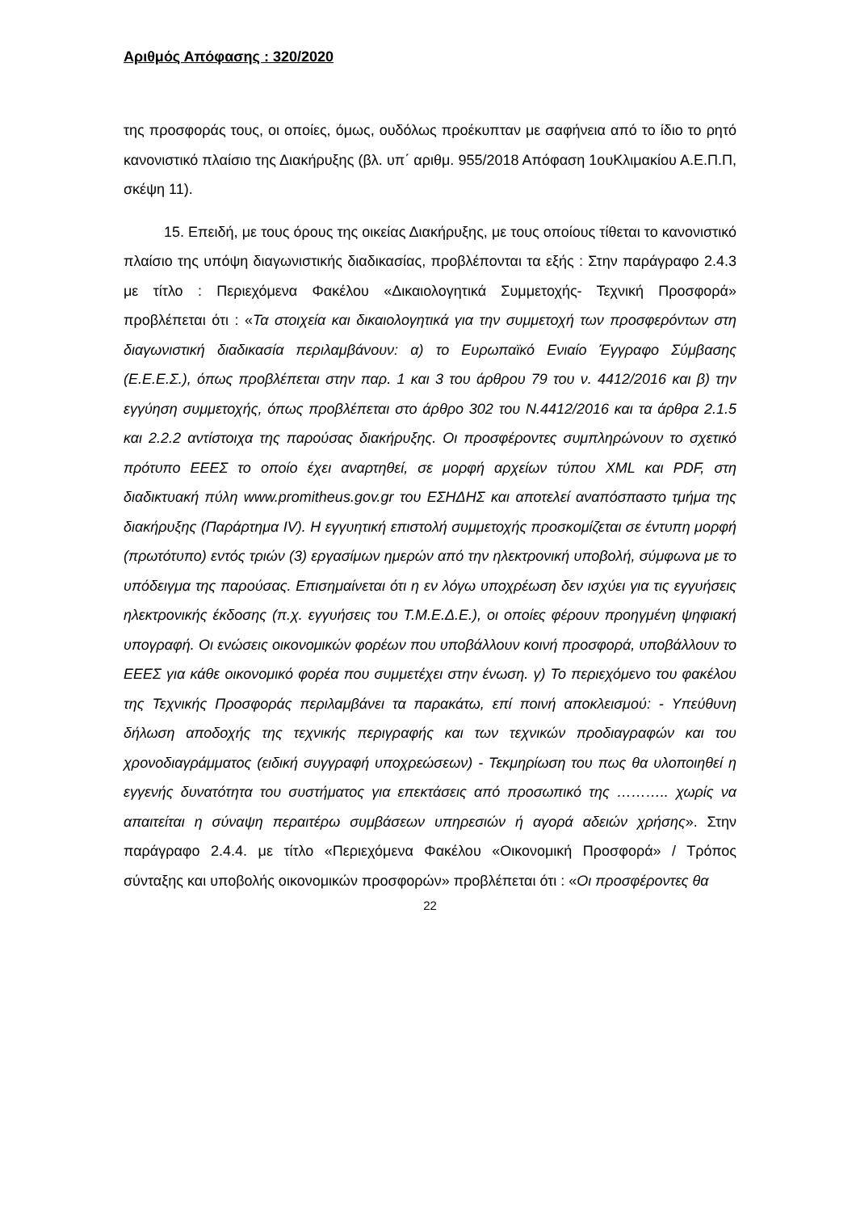Αριθμός Απόφασης : 320/2020
της προσφοράς τους, οι οποίες, όμως, ουδόλως προέκυπταν με σαφήνεια από το ίδιο το ρητό κανονιστικό πλαίσιο της Διακήρυξης (βλ. υπ΄ αριθμ. 955/2018 Απόφαση 1ουΚλιμακίου Α.Ε.Π.Π, σκέψη 11).
15. Επειδή, με τους όρους της οικείας Διακήρυξης, με τους οποίους τίθεται το κανονιστικό πλαίσιο της υπόψη διαγωνιστικής διαδικασίας, προβλέπονται τα εξής : Στην παράγραφο 2.4.3 με τίτλο : Περιεχόμενα Φακέλου «Δικαιολογητικά Συμμετοχής- Τεχνική Προσφορά» προβλέπεται ότι : «Τα στοιχεία και δικαιολογητικά για την συμμετοχή των προσφερόντων στη διαγωνιστική διαδικασία περιλαμβάνουν: α) το Ευρωπαϊκό Ενιαίο Έγγραφο Σύμβασης (Ε.Ε.Ε.Σ.), όπως προβλέπεται στην παρ. 1 και 3 του άρθρου 79 του ν. 4412/2016 και β) την εγγύηση συμμετοχής, όπως προβλέπεται στο άρθρο 302 του Ν.4412/2016 και τα άρθρα 2.1.5 και 2.2.2 αντίστοιχα της παρούσας διακήρυξης. Οι προσφέροντες συμπληρώνουν το σχετικό πρότυπο ΕΕΕΣ το οποίο έχει αναρτηθεί, σε μορφή αρχείων τύπου XML και PDF, στη διαδικτυακή πύλη www.promitheus.gov.gr του ΕΣΗΔΗΣ και αποτελεί αναπόσπαστο τμήμα της διακήρυξης (Παράρτημα IV). Η εγγυητική επιστολή συμμετοχής προσκομίζεται σε έντυπη μορφή (πρωτότυπο) εντός τριών (3) εργασίμων ημερών από την ηλεκτρονική υποβολή, σύμφωνα με το υπόδειγμα της παρούσας. Επισημαίνεται ότι η εν λόγω υποχρέωση δεν ισχύει για τις εγγυήσεις ηλεκτρονικής έκδοσης (π.χ. εγγυήσεις του Τ.Μ.Ε.Δ.Ε.), οι οποίες φέρουν προηγμένη ψηφιακή υπογραφή. Οι ενώσεις οικονομικών φορέων που υποβάλλουν κοινή προσφορά, υποβάλλουν το ΕΕΕΣ για κάθε οικονομικό φορέα που συμμετέχει στην ένωση. γ) Το περιεχόμενο του φακέλου της Τεχνικής Προσφοράς περιλαμβάνει τα παρακάτω, επί ποινή αποκλεισμού: - Υπεύθυνη δήλωση αποδοχής της τεχνικής περιγραφής και των τεχνικών προδιαγραφών και του χρονοδιαγράμματος (ειδική συγγραφή υποχρεώσεων) - Τεκμηρίωση του πως θα υλοποιηθεί η εγγενής δυνατότητα του συστήματος για επεκτάσεις από προσωπικό της ……….. χωρίς να απαιτείται η σύναψη περαιτέρω συμβάσεων υπηρεσιών ή αγορά αδειών χρήσης». Στην παράγραφο 2.4.4. με τίτλο «Περιεχόμενα Φακέλου «Οικονομική Προσφορά» / Τρόπος σύνταξης και υποβολής οικονομικών προσφορών» προβλέπεται ότι : «Οι προσφέροντες θα
22